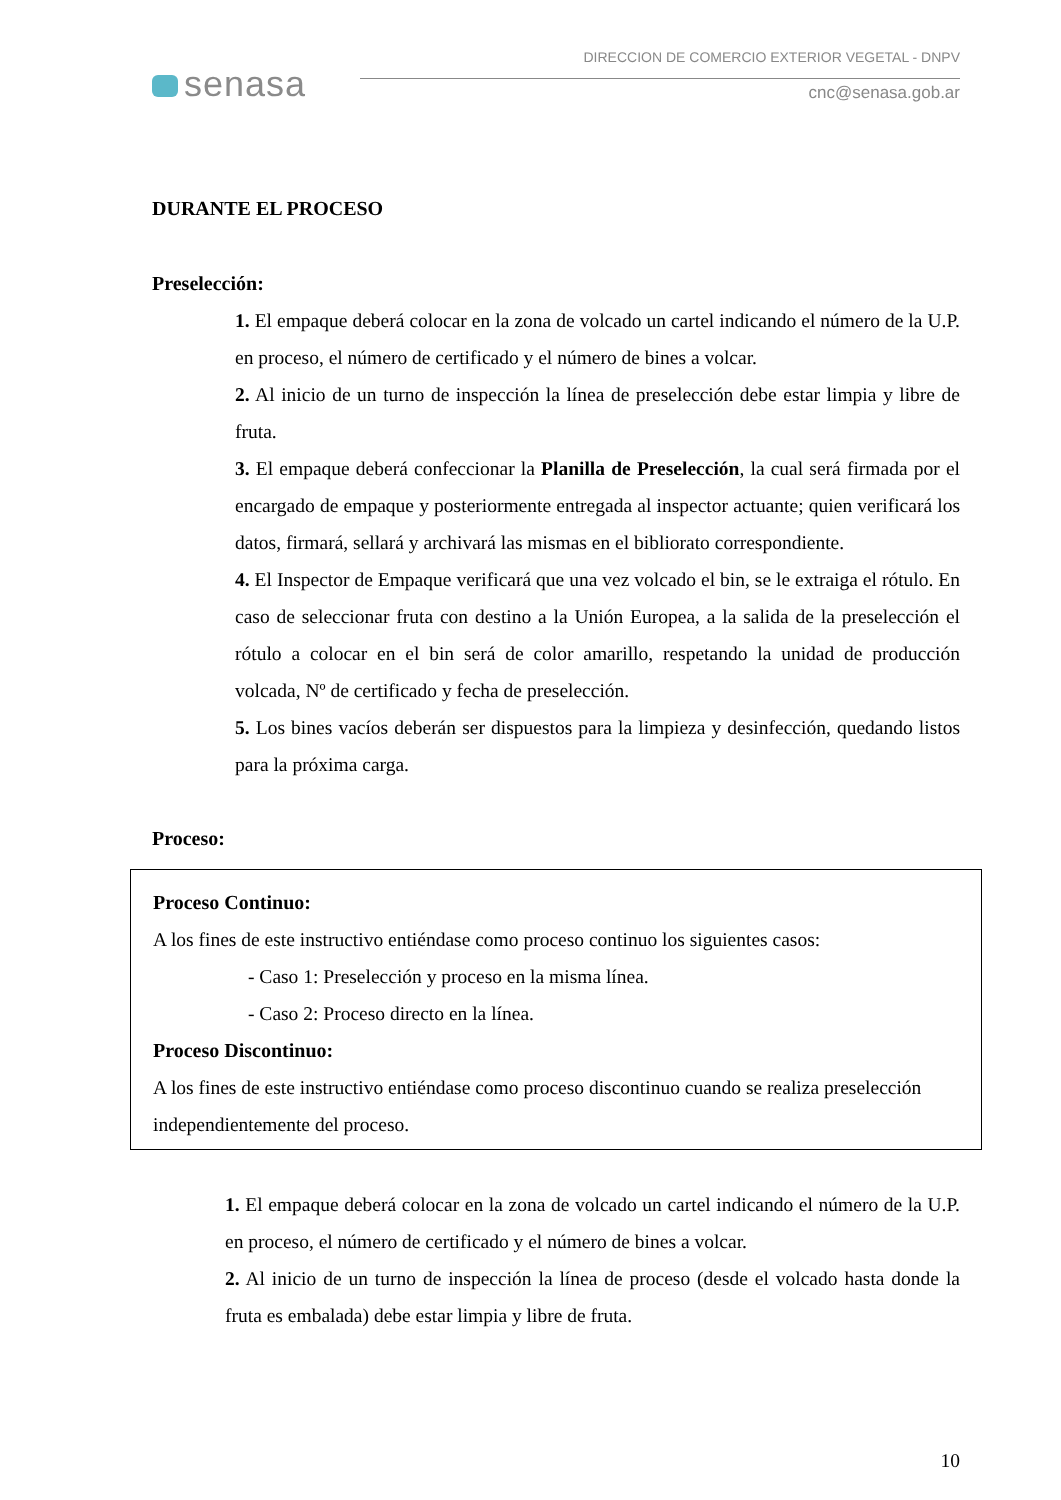senasa
DIRECCION DE COMERCIO EXTERIOR VEGETAL - DNPV
cnc@senasa.gob.ar
DURANTE EL PROCESO
Preselección:
1. El empaque deberá colocar en la zona de volcado un cartel indicando el número de la U.P. en proceso, el número de certificado y el número de bines a volcar.
2. Al inicio de un turno de inspección la línea de preselección debe estar limpia y libre de fruta.
3. El empaque deberá confeccionar la Planilla de Preselección, la cual será firmada por el encargado de empaque y posteriormente entregada al inspector actuante; quien verificará los datos, firmará, sellará y archivará las mismas en el bibliorato correspondiente.
4. El Inspector de Empaque verificará que una vez volcado el bin, se le extraiga el rótulo. En caso de seleccionar fruta con destino a la Unión Europea, a la salida de la preselección el rótulo a colocar en el bin será de color amarillo, respetando la unidad de producción volcada, Nº de certificado y fecha de preselección.
5. Los bines vacíos deberán ser dispuestos para la limpieza y desinfección, quedando listos para la próxima carga.
Proceso:
Proceso Continuo:
A los fines de este instructivo entiéndase como proceso continuo los siguientes casos:
- Caso 1: Preselección y proceso en la misma línea.
- Caso 2: Proceso directo en la línea.
Proceso Discontinuo:
A los fines de este instructivo entiéndase como proceso discontinuo cuando se realiza preselección independientemente del proceso.
1. El empaque deberá colocar en la zona de volcado un cartel indicando el número de la U.P. en proceso, el número de certificado y el número de bines a volcar.
2. Al inicio de un turno de inspección la línea de proceso (desde el volcado hasta donde la fruta es embalada) debe estar limpia y libre de fruta.
10